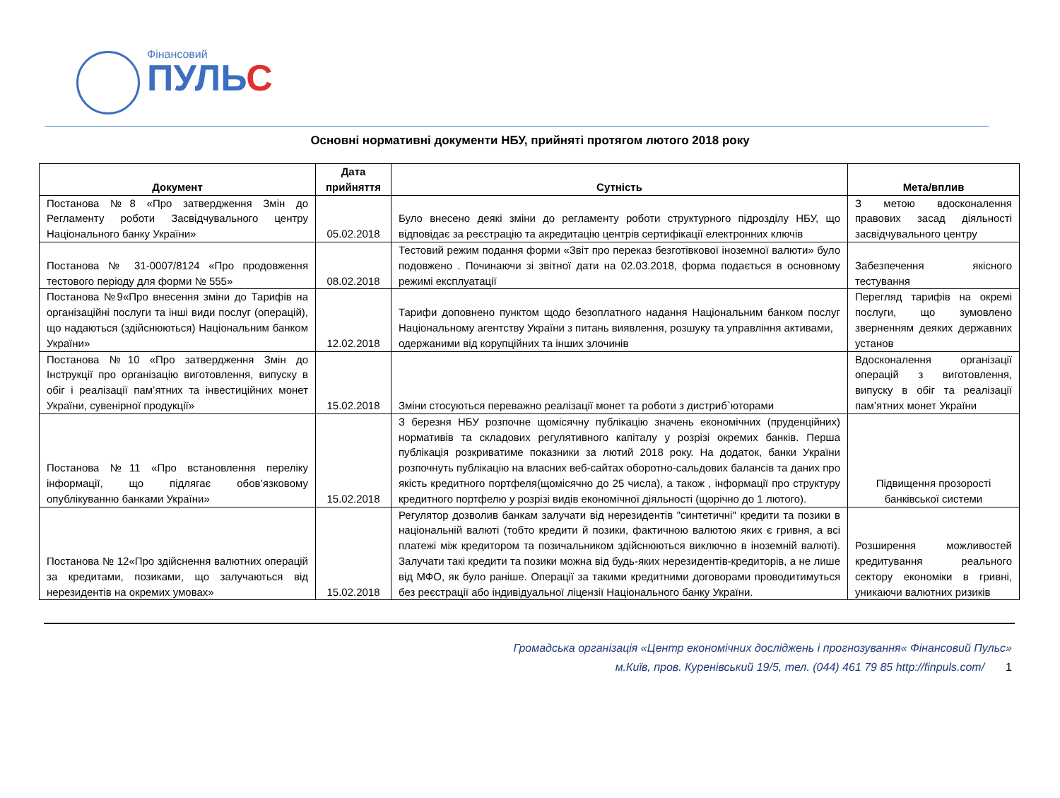Фінансовий
ПУЛЬС
Основні нормативні документи НБУ, прийняті протягом лютого 2018 року
| Документ | Дата прийняття | Сутність | Мета/вплив |
| --- | --- | --- | --- |
| Постанова №8 «Про затвердження Змін до Регламенту роботи Засвідчувального центру Національного банку України» | 05.02.2018 | Було внесено деякі зміни до регламенту роботи структурного підрозділу НБУ, що відповідає за реєстрацію та акредитацію центрів сертифікації електронних ключів | З метою вдосконалення правових засад діяльності засвідчувального центру |
| Постанова № 31-0007/8124 «Про продовження тестового періоду для форми № 555» | 08.02.2018 | Тестовий режим подання форми «Звіт про переказ безготівкової іноземної валюти» було подовжено . Починаючи зі звітної дати на 02.03.2018, форма подається в основному режимі експлуатації | Забезпечення якісного тестування |
| Постанова №9«Про внесення зміни до Тарифів на організаційні послуги та інші види послуг (операцій), що надаються (здійснюються) Національним банком України» | 12.02.2018 | Тарифи доповнено пунктом щодо безоплатного надання Національним банком послуг Національному агентству України з питань виявлення, розшуку та управління активами, одержаними від корупційних та інших злочинів | Перегляд тарифів на окремі послуги, що зумовлено зверненням деяких державних установ |
| Постанова №10 «Про затвердження Змін до Інструкції про організацію виготовлення, випуску в обіг і реалізації пам’ятних та інвестиційних монет України, сувенірної продукції» | 15.02.2018 | Зміни стосуються переважно реалізації монет та роботи з дистриб`юторами | Вдосконалення організації операцій з виготовлення, випуску в обіг та реалізації пам’ятних монет України |
| Постанова №11 «Про встановлення переліку інформації, що підлягає обов’язковому опублікуванню банками України» | 15.02.2018 | З березня НБУ розпочне щомісячну публікацію значень економічних (пруденційних) нормативів та складових регулятивного капіталу у розрізі окремих банків. Перша публікація розкриватиме показники за лютий 2018 року. На додаток, банки України розпочнуть публікацію на власних веб-сайтах оборотно-сальдових балансів та даних про якість кредитного портфеля(щомісячно до 25 числа), а також , інформації про структуру кредитного портфелю у розрізі видів економічної діяльності (щорічно до 1 лютого). | Підвищення прозорості банківської системи |
| Постанова № 12«Про здійснення валютних операцій за кредитами, позиками, що залучаються від нерезидентів на окремих умовах» | 15.02.2018 | Регулятор дозволив банкам залучати від нерезидентів "синтетичні" кредити та позики в національній валюті (тобто кредити й позики, фактичною валютою яких є гривня, а всі платежі між кредитором та позичальником здійснюються виключно в іноземній валюті). Залучати такі кредити та позики можна від будь-яких нерезидентів-кредиторів, а не лише від МФО, як було раніше. Операції за такими кредитними договорами проводитимуться без реєстрації або індивідуальної ліцензії Національного банку України. | Розширення можливостей кредитування реального сектору економіки в гривні, уникаючи валютних ризиків |
Громадська організація «Центр економічних досліджень і прогнозування« Фінансовий Пульс»
м.Київ, пров. Куренівський 19/5, тел. (044) 461 79 85 http://finpuls.com/ 1